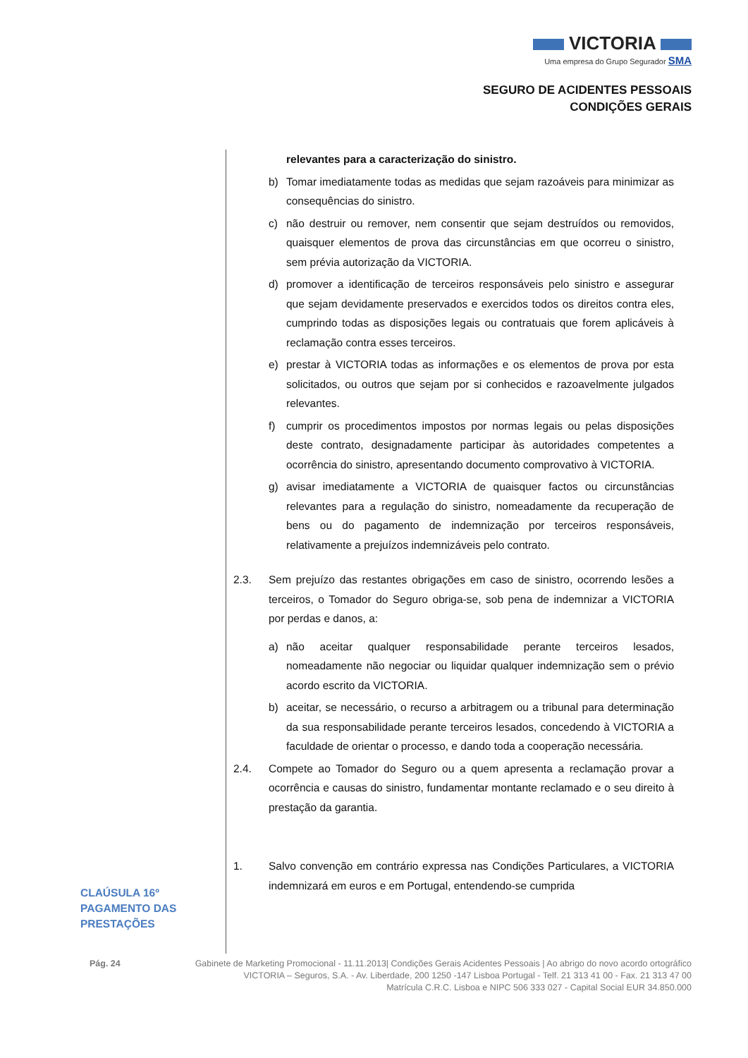VICTORIA
Uma empresa do Grupo Segurador SMA
SEGURO DE ACIDENTES PESSOAIS
CONDIÇÕES GERAIS
relevantes para a caracterização do sinistro.
b) Tomar imediatamente todas as medidas que sejam razoáveis para minimizar as consequências do sinistro.
c) não destruir ou remover, nem consentir que sejam destruídos ou removidos, quaisquer elementos de prova das circunstâncias em que ocorreu o sinistro, sem prévia autorização da VICTORIA.
d) promover a identificação de terceiros responsáveis pelo sinistro e assegurar que sejam devidamente preservados e exercidos todos os direitos contra eles, cumprindo todas as disposições legais ou contratuais que forem aplicáveis à reclamação contra esses terceiros.
e) prestar à VICTORIA todas as informações e os elementos de prova por esta solicitados, ou outros que sejam por si conhecidos e razoavelmente julgados relevantes.
f) cumprir os procedimentos impostos por normas legais ou pelas disposições deste contrato, designadamente participar às autoridades competentes a ocorrência do sinistro, apresentando documento comprovativo à VICTORIA.
g) avisar imediatamente a VICTORIA de quaisquer factos ou circunstâncias relevantes para a regulação do sinistro, nomeadamente da recuperação de bens ou do pagamento de indemnização por terceiros responsáveis, relativamente a prejuízos indemnizáveis pelo contrato.
2.3. Sem prejuízo das restantes obrigações em caso de sinistro, ocorrendo lesões a terceiros, o Tomador do Seguro obriga-se, sob pena de indemnizar a VICTORIA por perdas e danos, a:
a) não aceitar qualquer responsabilidade perante terceiros lesados, nomeadamente não negociar ou liquidar qualquer indemnização sem o prévio acordo escrito da VICTORIA.
b) aceitar, se necessário, o recurso a arbitragem ou a tribunal para determinação da sua responsabilidade perante terceiros lesados, concedendo à VICTORIA a faculdade de orientar o processo, e dando toda a cooperação necessária.
2.4. Compete ao Tomador do Seguro ou a quem apresenta a reclamação provar a ocorrência e causas do sinistro, fundamentar montante reclamado e o seu direito à prestação da garantia.
1. Salvo convenção em contrário expressa nas Condições Particulares, a VICTORIA indemnizará em euros e em Portugal, entendendo-se cumprida
CLAÚSULA 16º
PAGAMENTO DAS
PRESTAÇÕES
Pág. 24 Gabinete de Marketing Promocional - 11.11.2013| Condições Gerais Acidentes Pessoais | Ao abrigo do novo acordo ortográfico
VICTORIA – Seguros, S.A. - Av. Liberdade, 200 1250 -147 Lisboa Portugal - Telf. 21 313 41 00 - Fax. 21 313 47 00
Matrícula C.R.C. Lisboa e NIPC 506 333 027 - Capital Social EUR 34.850.000